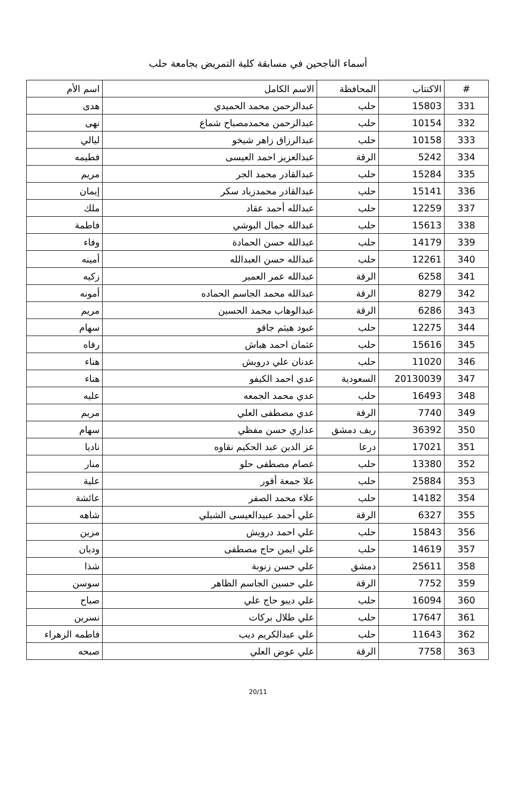أسماء الناجحين في مسابقة كلية التمريض بجامعة حلب
| # | الاكتتاب | المحافظة | الاسم الكامل | اسم الأم |
| --- | --- | --- | --- | --- |
| 331 | 15803 | حلب | عبدالرحمن محمد الحميدي | هدى |
| 332 | 10154 | حلب | عبدالرحمن محمدمصباح شماع | نهى |
| 333 | 10158 | حلب | عبدالرزاق زاهر شيخو | ليالي |
| 334 | 5242 | الرقة | عبدالعزيز احمد العيسى | فطيمه |
| 335 | 15284 | حلب | عبدالقادر محمد الجر | مريم |
| 336 | 15141 | حلب | عبدالقادر محمدزياد سكر | إيمان |
| 337 | 12259 | حلب | عبدالله أحمد عقاد | ملك |
| 338 | 15613 | حلب | عبدالله جمال البوشي | فاطمة |
| 339 | 14179 | حلب | عبدالله حسن الحمادة | وفاء |
| 340 | 12261 | حلب | عبدالله حسن العبدالله | أمينه |
| 341 | 6258 | الرقة | عبدالله عمر العمير | زكيه |
| 342 | 8279 | الرقة | عبدالله محمد الجاسم الحماده | أمونه |
| 343 | 6286 | الرقة | عبدالوهاب محمد الحسين | مريم |
| 344 | 12275 | حلب | عبود هيثم جاقو | سهام |
| 345 | 15616 | حلب | عثمان احمد هباش | رفاه |
| 346 | 11020 | حلب | عدنان علي درويش | هناء |
| 347 | 20130039 | السعودية | عدي احمد الكيفو | هناء |
| 348 | 16493 | حلب | عدي محمد الجمعه | عليه |
| 349 | 7740 | الرقة | عدي مصطفى العلي | مريم |
| 350 | 36392 | ريف دمشق | عذاري حسن مفظي | سهام |
| 351 | 17021 | درعا | عز الدين عبد الحكيم نقاوه | ناديا |
| 352 | 13380 | حلب | عصام مصطفى حلو | منار |
| 353 | 25884 | حلب | علا جمعة أقور | علية |
| 354 | 14182 | حلب | علاء محمد الصفر | عائشة |
| 355 | 6327 | الرقة | علي أحمد عبيدالعيسى الشبلي | شاهه |
| 356 | 15843 | حلب | علي احمد درويش | مزين |
| 357 | 14619 | حلب | علي ايمن حاج مصطفى | وديان |
| 358 | 25611 | دمشق | علي حسن زنوبة | شذا |
| 359 | 7752 | الرقة | علي حسين الجاسم الظاهر | سوسن |
| 360 | 16094 | حلب | علي ديبو حاج علي | صباح |
| 361 | 17647 | حلب | علي طلال بركات | نسرين |
| 362 | 11643 | حلب | علي عبدالكريم ديب | فاطمه الزهراء |
| 363 | 7758 | الرقة | علي عوض العلي | صبحه |
20/11